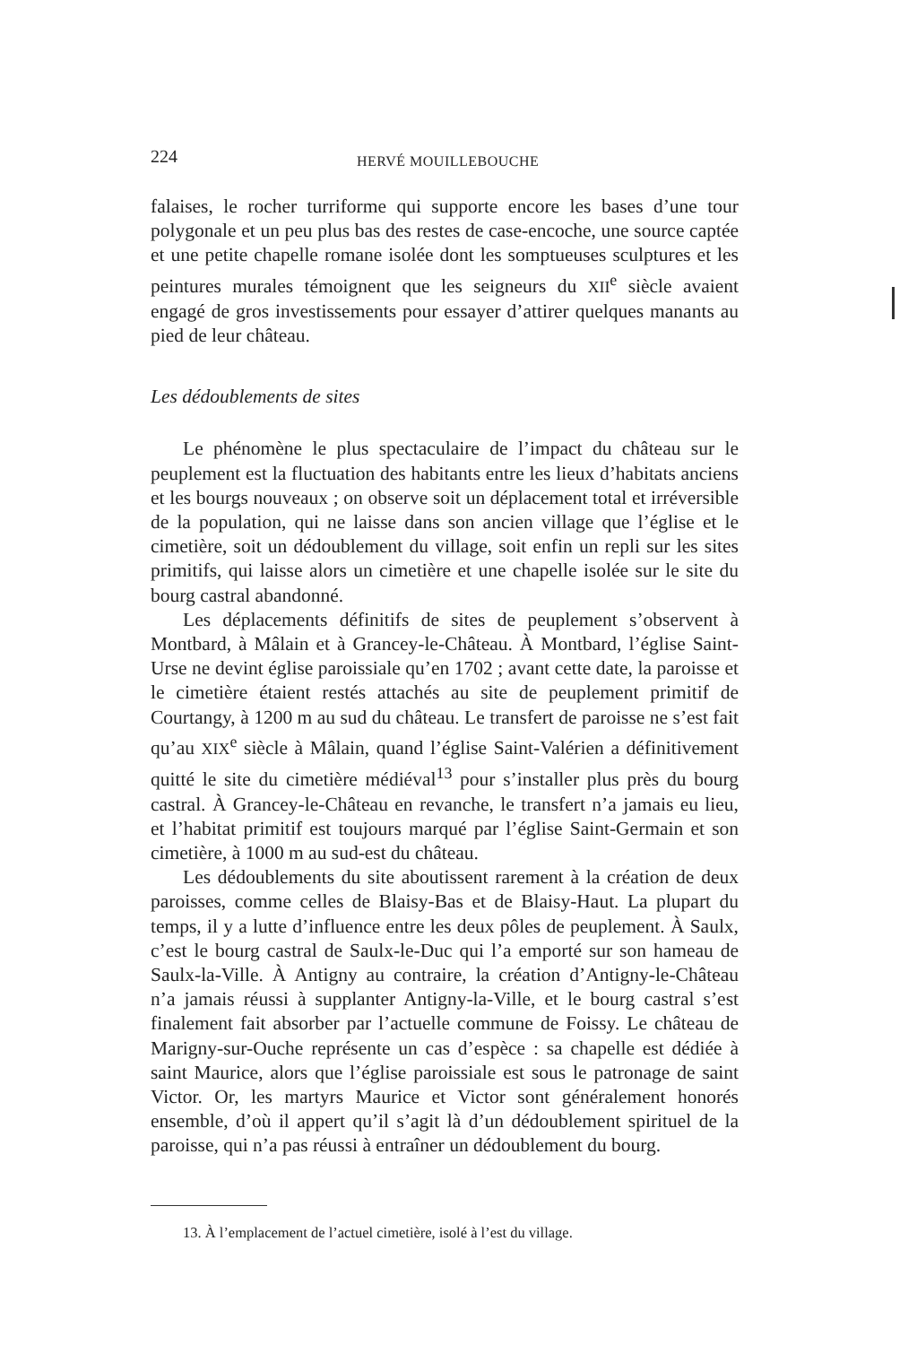224 HERVÉ MOUILLEBOUCHE
falaises, le rocher turriforme qui supporte encore les bases d’une tour polygonale et un peu plus bas des restes de case-encoche, une source captée et une petite chapelle romane isolée dont les somptueuses sculptures et les peintures murales témoignent que les seigneurs du XII<sup>e</sup> siècle avaient engagé de gros investissements pour essayer d’attirer quelques manants au pied de leur château.
Les dédoublements de sites
Le phénomène le plus spectaculaire de l’impact du château sur le peuplement est la fluctuation des habitants entre les lieux d’habitats anciens et les bourgs nouveaux ; on observe soit un déplacement total et irréversible de la population, qui ne laisse dans son ancien village que l’église et le cimetière, soit un dédoublement du village, soit enfin un repli sur les sites primitifs, qui laisse alors un cimetière et une chapelle isolée sur le site du bourg castral abandonné.
Les déplacements définitifs de sites de peuplement s’observent à Montbard, à Mâlain et à Grancey-le-Château. À Montbard, l’église Saint-Urse ne devint église paroissiale qu’en 1702 ; avant cette date, la paroisse et le cimetière étaient restés attachés au site de peuplement primitif de Courtangy, à 1200 m au sud du château. Le transfert de paroisse ne s’est fait qu’au XIX<sup>e</sup> siècle à Mâlain, quand l’église Saint-Valérien a définitivement quitté le site du cimetière médiéval<sup>13</sup> pour s’installer plus près du bourg castral. À Grancey-le-Château en revanche, le transfert n’a jamais eu lieu, et l’habitat primitif est toujours marqué par l’église Saint-Germain et son cimetière, à 1000 m au sud-est du château.
Les dédoublements du site aboutissent rarement à la création de deux paroisses, comme celles de Blaisy-Bas et de Blaisy-Haut. La plupart du temps, il y a lutte d’influence entre les deux pôles de peuplement. À Saulx, c’est le bourg castral de Saulx-le-Duc qui l’a emporté sur son hameau de Saulx-la-Ville. À Antigny au contraire, la création d’Antigny-le-Château n’a jamais réussi à supplanter Antigny-la-Ville, et le bourg castral s’est finalement fait absorber par l’actuelle commune de Foissy. Le château de Marigny-sur-Ouche représente un cas d’espèce : sa chapelle est dédiée à saint Maurice, alors que l’église paroissiale est sous le patronage de saint Victor. Or, les martyrs Maurice et Victor sont généralement honorés ensemble, d’où il appert qu’il s’agit là d’un dédoublement spirituel de la paroisse, qui n’a pas réussi à entraîner un dédoublement du bourg.
13. À l’emplacement de l’actuel cimetière, isolé à l’est du village.